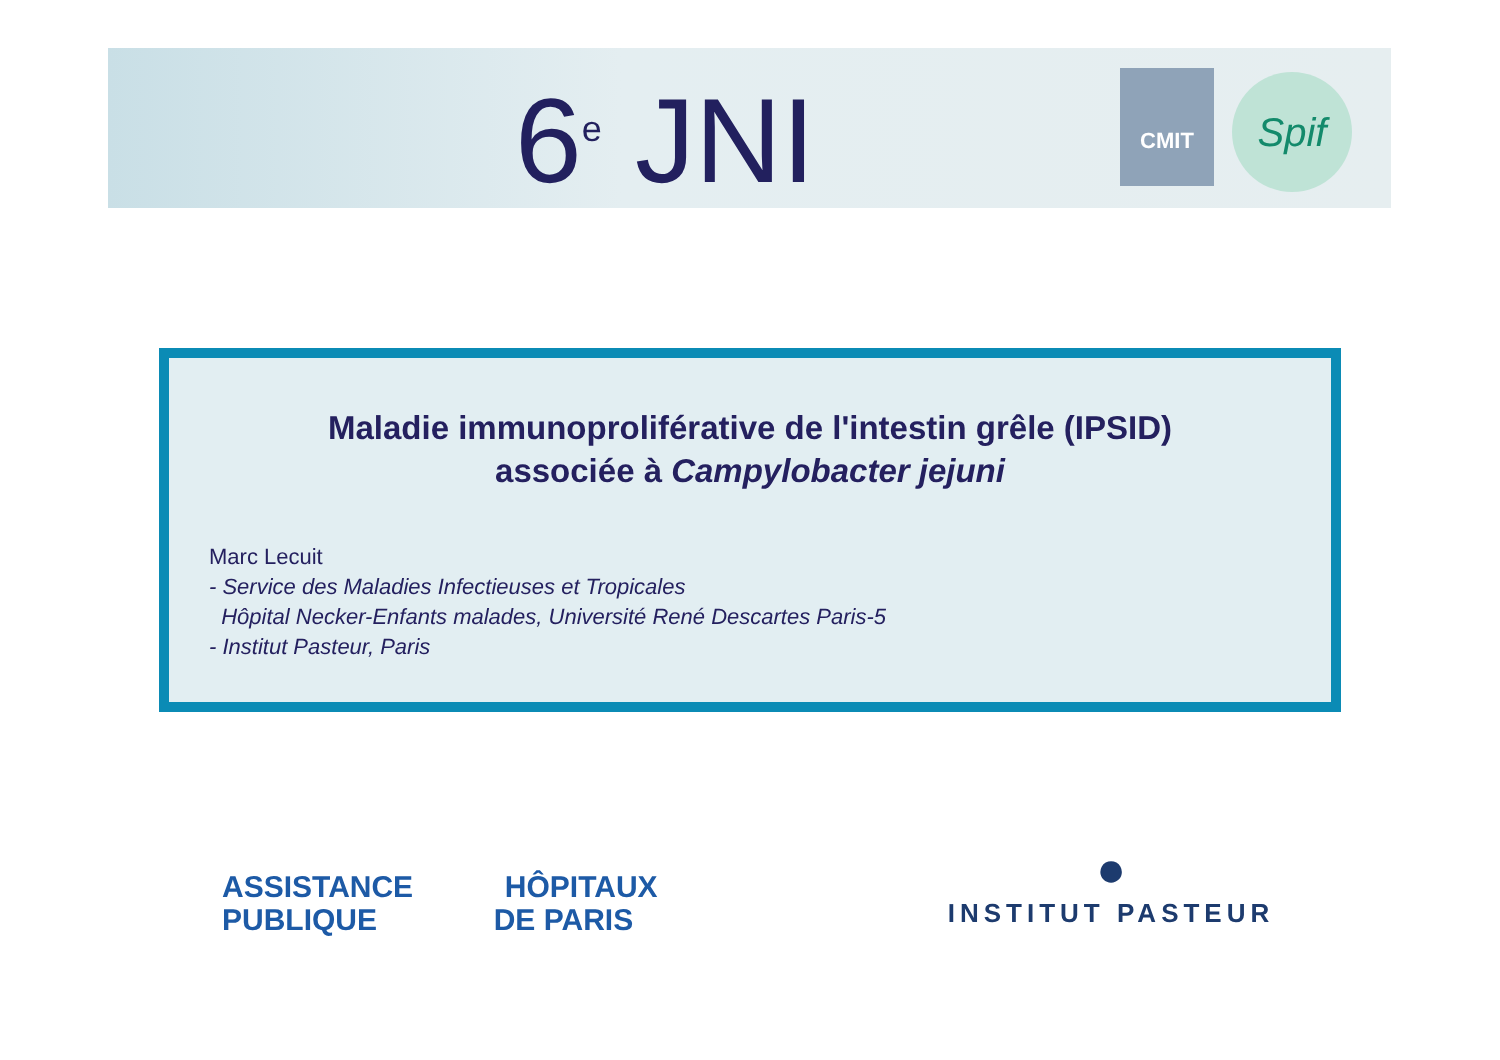6<sup>e</sup> JNI CMIT Spif
Maladie immunoproliférative de l'intestin grêle (IPSID)
associée à Campylobacter jejuni
Marc Lecuit
- Service des Maladies Infectieuses et Tropicales
Hôpital Necker-Enfants malades, Université René Descartes Paris-5
- Institut Pasteur, Paris
ASSISTANCE HÔPITAUX
PUBLIQUE DE PARIS
●
INSTITUT PASTEUR